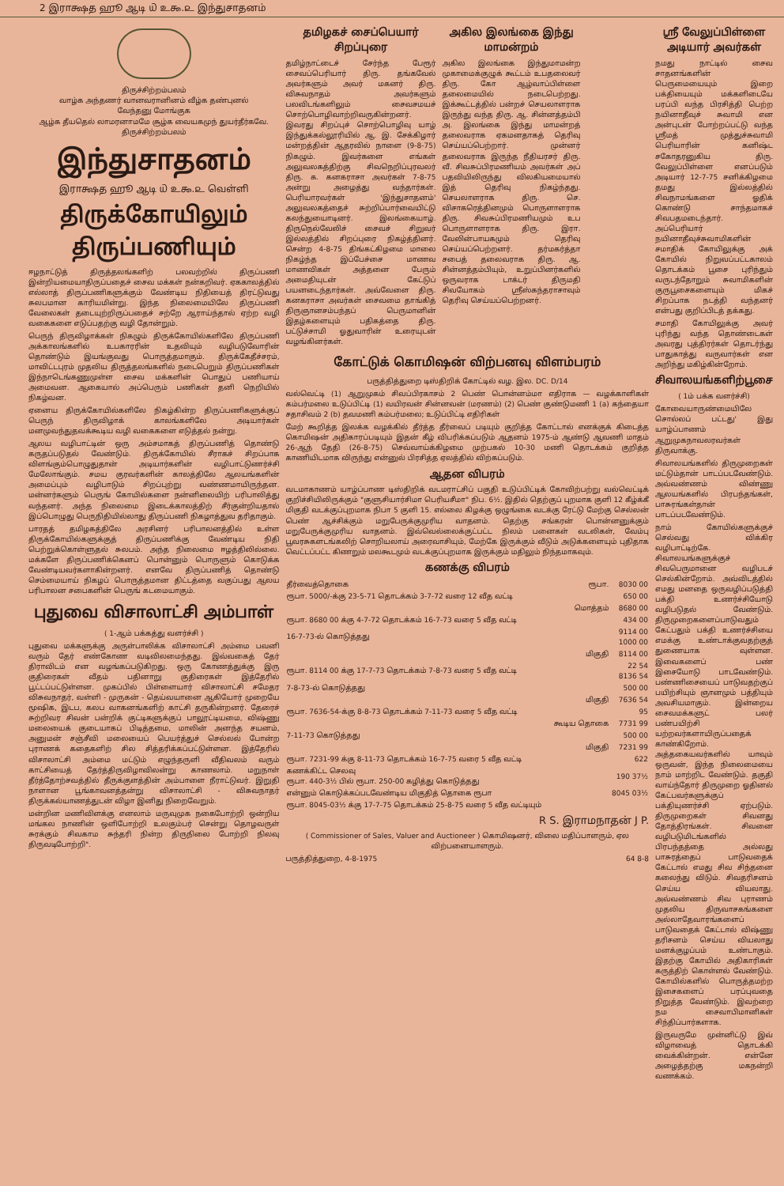2 இராக்ஷத ஹூ ஆடி ௰ உ௯.௨ இந்துசாதனம்
திருச்சிற்றம்பலம்
வாழ்க அந்தணர் வானவரானினம் வீழ்க தண்புனல்
வேந்தனு மோங்குக
ஆழ்க தீயதெல் லாமரனாமமே சூழ்க வையகமுந் துயர்தீர்கவே.
திருச்சிற்றம்பலம்
இந்துசாதனம்
இராக்ஷத ஹூ ஆடி ௰ உ௯.௨ வெள்ளி
திருக்கோயிலும் திருப்பணியும்
ஈழநாட்டுத் திருத்தலங்களிற் பலவற்றில் திருப்பணி இன்றியமையாதிருப்பதைச் சைவ மக்கள் நன்கறிவர். ஏககாலத்தில் எல்லாத் திருப்பணிகளுக்கும் வேண்டிய நிதியைத் திரட்டுவது சுலபமான காரியமின்று. இந்த நிலைமையிலே திருப்பணி வேலைகள் தடையுற்றிருப்பதைச் சற்றே ஆராய்ந்தால் ஏற்ற வழி வகைகளை எடுப்பதற்கு வழி தோன்றும்.
பெருந் திருவிழாக்கள் நிகழும் திருக்கோயில்களிலே திருப்பணி அக்காலங்களில் உபகாரரின் உதவியும் வழிபடுவோரின் தொண்டும் இயங்குவது பொருத்தமாகும். திருக்கேதீச்சரம், மாவிட்டபுரம் முதலிய திருத்தலங்களில் நடைபெறும் திருப்பணிகள் இந்நாடெங்கணுமுள்ள சைவ மக்களின் பொதுப் பணியாய் அமைவன. ஆகையால் அப்பெரும் பணிகள் தனி நெறியில் நிகழ்வன.
ஏனைய திருக்கோயில்களிலே நிகழ்கின்ற திருப்பணிகளுக்குப் பெருந் திருவிழாக் காலங்களிலே அடியார்கள் மனமுவந்துதவக்கூடிய வழி வகைகளை எடுத்தல் நன்று.
ஆலய வழிபாட்டின் ஒரு அம்சமாகத் திருப்பணித் தொண்டு கருதப்படுதல் வேண்டும். திருக்கோயில் சீராகச் சிறப்பாக விளங்கும்பொழுதுதான் அடியார்களின் வழிபாட்டுணர்ச்சி மேலோங்கும். சமய குரவர்களின் காலத்திலே ஆலயங்களின் அமைப்பும் வழிபாடும் சிறப்புற்று வண்ணமாயிருந்தன. மன்னர்களும் பெருங் கோயில்களை நன்னிலையிற் பரிபாலித்து வந்தனர். அந்த நிலைமை இடைக்காலத்திற் சீர்குன்றியதால் இப்பொழுது பெருநிதியில்லாது திருப்பணி நிகழாத்துவ தரிதாகும்.
பாரதத் தமிழகத்திலே அரசினர் பரிபாலனத்தில் உள்ள திருக்கோயில்களுக்குத் திருப்பணிக்கு வேண்டிய நிதி பெற்றுக்கொள்ளுதல் சுலபம். அந்த நிலைமை ஈழத்திலில்லை. மக்களே திருப்பணிக்கெனப் பொன்னும் பொருளும் கொடுக்க வேண்டியவர்களாகின்றனர். எனவே திருப்பணித் தொண்டு செம்மையாய் நிகழப் பொருத்தமான திட்டத்தை வகுப்பது ஆலய பரிபாலன சபைகளின் பெருங் கடமையாகும்.
புதுவை விசாலாட்சி அம்பாள்
( 1-ஆம் பக்கத்து வளர்ச்சி )
புதுவை மக்களுக்கு அருள்பாலிக்க விசாலாட்சி அம்மை பவனி வரும் தேர் எண்கோண வடிவிலமைந்தது. இவ்வகைத் தேர் திராவிடம் என வழங்கப்படுகிறது. ஒரு கோணத்துக்கு இரு குதிரைகள் வீதம் பதினாறு குதிரைகள் இத்தேரில் பூட்டப்பட்டுள்ளன. முகப்பில் பிள்ளையார் விசாலாட்சி சமேதர விசுவநாதர், வள்ளி - முருகன் - தெய்வயானை ஆகியோர் முறையே மூஷிக, இடப, கலப வாகனங்களிற் காட்சி தருகின்றனர். தேரைச் சுற்றிவர சிவன் பன்றிக் குட்டிகளுக்குப் பாலூட்டியமை, விஷ்ணு மலையைக் குடையாகப் பிடித்தமை, மாலின் அனந்த சயனம், அனுமன் சஞ்சீவி மலையைப் பெயர்த்துச் செல்லல் போன்ற புராணக் கதைகளிற் சில சித்தரிக்கப்பட்டுள்ளன. இத்தேரில் விசாலாட்சி அம்மை மட்டும் எழுந்தருளி வீதிவலம் வரும் காட்சியைத் தேர்த்திருவிழாவிலன்று காணலாம். மறுநாள் தீர்த்தோற்சவத்தில் தீருக்குளத்தின் அம்பாளை நீராட்டுவர். இறுதி நாளான பூங்காவனத்தன்று விசாலாட்சி - விசுவநாதர் திருக்கல்யாணத்துடன் விழா இனிது நிறைவேறும்.
மன்றின மணிவிளக்கு எனலாம் மருவுமுக நகைபோற்றி ஒன்றிய மங்கல நாணின் ஒளிபோற்றி உலகும்பர் சென்று தொழவருள் சுரக்கும் சிவகாம சுந்தரி நின்ற திருநிலை போற்றி நிலவு திருவடிபோற்றி".
தமிழகச் சைப்பெயார் சிறப்புரை
தமிழ்நாட்டைச் சேர்ந்த பேரூர் சைவப்பெரியார் திரு. தங்கவேல் அவர்களும் அவர் மகனர் திரு. விசுவநாதம் அவர்களும் பலவிடங்களிலும் சைவசமயச் சொற்பொழிவாற்றிவருகின்றனர். இவரது சிறப்புச் சொற்பொழிவு யாழ் இந்துக்கல்லூரியில் ஆ. இ. சேக்கிழார் மன்றத்தின் ஆதரவில் நாளை (9-8-75) நிகழும். இவர்களை எங்கள் அலுவலகத்திற்கு சிவநெறிப்புரவலர் திரு. க. கனகராசா அவர்கள் 7-8-75 அன்று அழைத்து வந்தார்கள். பெரியாரவர்கள் 'இந்துசாதனம்' அலுவலகத்தைச் சுற்றிப்பார்வையிட்டு கலந்துயைாடினர். இலங்கையாழ். திருநெல்வேலிச் சைவச் சிறுவர் இல்லத்தில் சிறப்புரை நிகழ்த்தினர். சென்ற 4-8-75 திங்கட்கிழமை மாலை நிகழ்ந்த இப்பேச்சை மாணவ மாணவிகள் அத்தனை பேரும் அமைதியுடன் கேட்டுப் பயனடைந்தார்கள். அவ்வேளை திரு. கனகராசா அவர்கள் சைவமை தாங்கித் திருஞானசம்பந்தப் பெருமானின் இதழ்களையும் பதிகத்தை திரு. பட்டுச்சாமி ஓதுவாரின் உரையுடன் வழங்கினர்கள்.
அகில இலங்கை இந்து மாமன்றம்
அகில இலங்கை இந்துமாமன்ற முகாமைக்குழுக் கூட்டம் உபதலைவர் திரு. கோ ஆழ்வாப்பிள்ளை தலைமையில் நடைபெற்றது. இக்கூட்டத்தில் பன்றச் செயலாளராக இருந்து வந்த திரு. ஆ. சின்னத்தம்பி அ. இலங்கை இந்து மாமன்றத் தலைவராக ஏகமனதாகத் தெரிவு செய்யப்பெற்றார். முன்னர் தலைவராக இருந்த நீதியரசர் திரு. வீ. சிவசுப்பிரமணியம் அவர்கள் அப் பதவியிலிருந்து விலகியமையால் இத் தெரிவு நிகழ்ந்தது. செயலாளராக திரு. செ. விசாகரெத்தினமும் பொருளாளராக திரு. சிவசுப்பிரமணியமும் உப பொருளாளராக திரு. இரா. வேலின்பாயகமும் தெரிவு செய்யப்பெற்றனர். தர்மகர்த்தா சபைத் தலைவராக திரு. ஆ. சின்னத்தம்பியும், உறுப்பினர்களில் ஒருவராக டாக்டர் திருமதி சிவயோகம் ஸ்ரீஸ்கந்தராசாவும் தெரிவு செய்யப்பெற்றனர்.
கோட்டுக் கொமிஷன் விற்பனவு விளம்பரம்
பருத்தித்துறை டிஸ்திறிக் கோட்டில் வழ. இல. DC. D/14
வல்வெட்டி (1) ஆறுமுகம் சிவப்பிரகாசம் 2 பெண் பொன்னம்மா எதிராக — வழக்காளிகள் கம்பர்மலை உடுப்பிட்டி (1) வயிரவன் சின்னவன் (மரணம்) (2) பெண் குண்டுமணி 1 (a) கந்தையா சதாசிவம் 2 (b) தவமணி கம்பர்மலை; உடுப்பிட்டி எதிரிகள்
மேற் கூறித்த இலக்க வழக்கில் தீர்த்த தீர்வைப் படியும் குறித்த கோட்டால் எனக்குக் கிடைத்த கொமிஷன் அதிகாரப்படியும் இதன் கீழ் விபரிக்கப்படும் ஆதனம் 1975-ம் ஆண்டு ஆவணி மாதம் 26-ஆந் தேதி (26-8-75) செவ்வாய்க்கிழமை முற்பகல் 10-30 மணி தொடக்கம் குறித்த காணியிடமாக விருந்து என்னுல் பிரசித்த ஏலத்தில் விற்கப்படும்.
ஆதன விபரம்
வடமாகாணம் யாழ்ப்பாண டிஸ்திறிக் வடமராட்சிப் பகுதி உடுப்பிட்டிக் கோவிற்பற்று வல்வெட்டிக் குறிச்சியிலிருக்கும் "குளுசியார்சிமா பெரியசீமா" நிப. 6½. இதில் தெற்குப் புறமாக குளி 12 கீழ்க்கீ மிகுதி வடக்குப்புறமாக நிபா 5 குளி 15. எல்லை கிழக்கு ஒழுங்கை வடக்கு ரேட்டு மேற்கு செல்லன் பெண் ஆச்சிக்கும் மறுபேருக்குமுரிய வாதனம். தெற்கு சங்கரன் பொன்னனுக்கும் மறுபேருக்குமுரிய வாதனம். இவ்வெல்லைக்குட்பட்ட நிலம் பனைகள் வடலிகள், வேம்பு பூவரசுகளடங்கலிற் சொறியலாய் அரைவாசியும், மேற்கே இருக்கும் வீடும் அடுக்களையும் புதிதாக வெட்டப்பட்ட கிணறும் மலகூடமும் வடக்குப்புறமாக இருக்கும் மதிலும் நிந்தமாகவும்.
கணக்கு விபரம்
| தீர்வைத்தொகை | ரூபா. | 8030 00 |
| ரூபா. 5000/-க்கு 23-5-71 தொடக்கம் 3-7-72 வரை 12 வீத வட்டி | | 650 00 |
| | மொத்தம் | 8680 00 |
| ரூபா. 8680 00 க்கு 4-7-72 தொடக்கம் 16-7-73 வரை 5 வீத வட்டி | | 434 00 |
| 16-7-73-ல் கொடுத்தது | | 9114 00 1000 00 |
| | மிகுதி | 8114 00 |
| ரூபா. 8114 00 க்கு 17-7-73 தொடக்கம் 7-8-73 வரை 5 வீத வட்டி | | 22 54 8136 54 |
| 7-8-73-ல் கொடுத்தது | | 500 00 |
| | மிகுதி | 7636 54 |
| ரூபா. 7636-54-க்கு 8-8-73 தொடக்கம் 7-11-73 வரை 5 வீத வட்டி | | 95 |
| | கூடிய தொகை | 7731 99 |
| 7-11-73 கொடுத்தது | | 500 00 |
| | மிகுதி | 7231 99 |
| ரூபா. 7231-99 க்கு 8-11-73 தொடக்கம் 16-7-75 வரை 5 வீத வட்டி | | 622 |
| கணக்கிட்ட செலவு ரூபா. 440-3½ பில் ரூபா. 250-00 கழித்து கொடுத்தது | | 190 37½ |
| என்னும் கொடுக்கப்படவேண்டிய மிகுதித் தொகை ரூபா | | 8045 03½ |
| ரூபா. 8045-03½ க்கு 17-7-75 தொடக்கம் 25-8-75 வரை 5 வீத வட்டியும் | | |
R S. இராமநாதன் J P.
( Commissioner of Sales, Valuer and Auctioneer ) கொமிஷனர், விலை மதிப்பாளரும், ஏல விற்பனையாளரும்.
பருத்தித்துறை, 4-8-1975 64 8-8
ஸ்ரீ வேலுப்பிள்ளை அடியார் அவர்கள்
நமது நாட்டில் சைவ சாதனங்களின் பெருமையையும் இறை பக்தியையும் மக்களிடையே பரப்பி வந்த பிரசித்தி பெற்ற நயினாதீவுச் சுவாமி என அன்புடன் போற்றப்பட்டு வந்த ஸ்ரீமத் முத்துச்சுவாமி பெரியாரின் கனிஷ்ட சகோதரனுகிய திரு. வேலுப்பிள்ளை எனப்படும் அடியார் 12-7-75 சனிக்கிழமை தமது இல்லத்தில் சிவநாமங்களை ஓதிக் கொண்டு சாந்தமாகச் சிவபதமடைந்தார். அப்பெரியார் நயினாதீவுச்சுவாமிகளின் சமாதிக் கோயிலுக்கு அக் கோயில் நிறுவப்பட்டகாலம் தொடக்கம் பூசை புரிந்தும் வருடந்தோறும் சுவாமிகளின் குருபூசைகளையும் மிகச் சிறப்பாக நடத்தி வந்தனர் என்பது குறிப்பிடத் தக்கது.
சமாதி கோயிலுக்கு அவர் புரிந்து வந்த தொண்டைகள் அவரது புத்திரர்கள் தொடர்ந்து பாதுகாத்து வருவார்கள் என அறிந்து மகிழ்கின்றோம்.
சிவாலயங்களிற்பூசை
( 1ம் பக்க வளர்ச்சி)
கோவையாருண்மையிலே சொல்லப் பட்டது' இது யாழ்ப்பாணம் ஆறுமுகநாவலரவர்கள் திருவாக்கு.
சிவாலயங்களில் திருமுறைகள் மட்டும்தான் பாடப்படவேண்டும். அவ்வண்ணம் விண்ணு ஆலயங்களில் பிரபந்தங்கள், பாசுரங்கள்தான் பாடப்படவேண்டும்.
நாம் கோயில்களுக்குச் செல்வது விக்கிர வழிபாட்டிற்கே. சிவாலயங்களுக்குச் சிவபெருமானை வழிபடச் செல்கின்றோம். அவ்விடத்தில் எமது மனதை ஒருவழிப்படுத்தி பக்தி உணர்ச்சியோடு வழிபடுதல் வேண்டும். திருமுறைகளைப்பாடுவதும் கேட்பதும் பக்தி உணர்ச்சியை எமக்கு உண்டாக்குவதற்குத் துணையாக வுள்ளன. இவைகளைப் பண் இசையோடு பாடவேண்டும். பண்ணிசையைப் பாடுவதற்குப் பயிற்சியும் ஞானமும் பத்தியும் அவசியமாகும். இன்றைய சைவமக்களுட் பலர் பண்பயிற்சி யற்றவர்களாயிருப்பதைக் காண்கிறோம். அத்தகையவர்களில் யாவும் ஒருவன், இந்த நிலைமையை நாம் மாற்றிட வேண்டும். தகுதி வாய்ந்தோர் திருமுறை ஓதினல் கேட்பவர்களுக்குப் பக்தியுணர்ச்சி ஏற்படும். திருமுறைகள் சிவனது தோத்திரங்கள். சிவனை வழிபடுமிடங்களில் பிரபந்தத்தை அல்லது பாசுரத்தைப் பாடுவதைக் கேட்டால் எமது சிவ சிந்தனை கலைந்து விடும். சிவதரிசனம் செய்ய வியலாது. அவ்வண்ணம் சிவ புராணம் முதலிய திருவாசகங்களை அல்லாதேவாரங்களைப் பாடுவதைக் கேட்டால் விஷ்ணு தரிசனம் செய்ய வியலாது மனக்குழப்பம் உண்டாகும். இதற்கு கோயில் அதிகாரிகள் கருத்திற் கொள்ளல் வேண்டும். கோயில்களில் பொருத்தமற்ற இசைகளைப் பரப்புவதை நிறுத்த வேண்டும். இவற்றை நம சைவாபிமானிகள் சிந்திப்பார்களாக.
இருவருமே முன்னிட்டு இவ் விழாவைத் தொடக்கி வைக்கின்றன். என்னே அழைத்தற்கு மகநன்றி வணக்கம்.